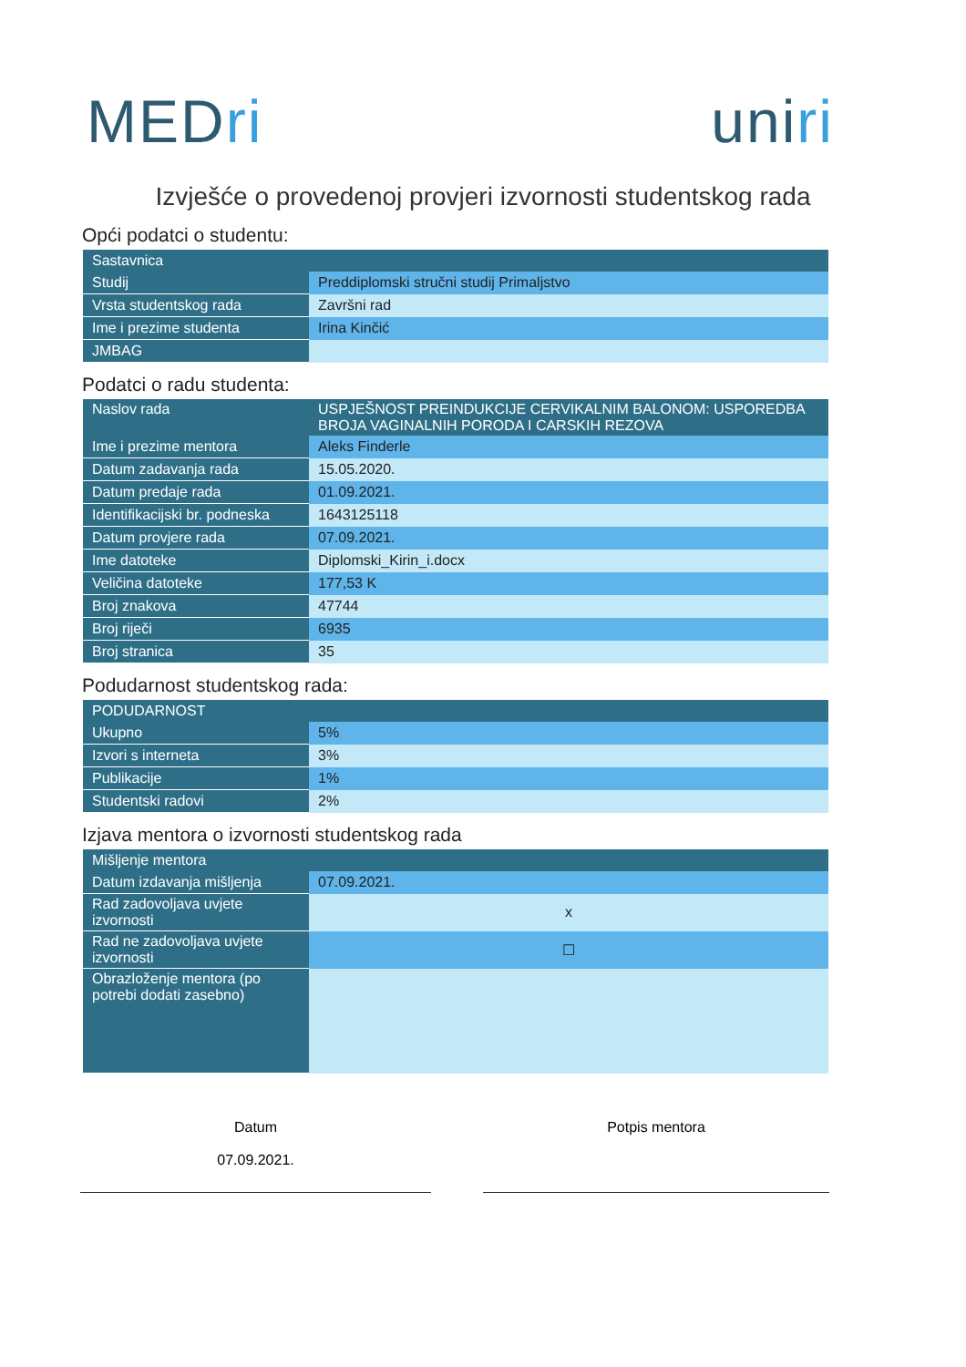MEDri uniri
Izvješće o provedenoj provjeri izvornosti studentskog rada
Opći podatci o studentu:
| Sastavnica | |
| --- | --- |
| Studij | Preddiplomski stručni studij Primaljstvo |
| Vrsta studentskog rada | Završni rad |
| Ime i prezime studenta | Irina Kinčić |
| JMBAG | |
Podatci o radu studenta:
| Naslov rada | USPJEŠNOST PREINDUKCIJE CERVIKALNIM BALONOM: USPOREDBA BROJA VAGINALNIH PORODA I CARSKIH REZOVA |
| --- | --- |
| Ime i prezime mentora | Aleks Finderle |
| Datum zadavanja rada | 15.05.2020. |
| Datum predaje rada | 01.09.2021. |
| Identifikacijski br. podneska | 1643125118 |
| Datum provjere rada | 07.09.2021. |
| Ime datoteke | Diplomski_Kirin_i.docx |
| Veličina datoteke | 177,53 K |
| Broj znakova | 47744 |
| Broj riječi | 6935 |
| Broj stranica | 35 |
Podudarnost studentskog rada:
| PODUDARNOST | |
| --- | --- |
| Ukupno | 5% |
| Izvori s interneta | 3% |
| Publikacije | 1% |
| Studentski radovi | 2% |
Izjava mentora o izvornosti studentskog rada
| Mišljenje mentora | |
| --- | --- |
| Datum izdavanja mišljenja | 07.09.2021. |
| Rad zadovoljava uvjete izvornosti | x |
| Rad ne zadovoljava uvjete izvornosti | ☐ |
| Obrazloženje mentora (po potrebi dodati zasebno) | |
Datum
07.09.2021.
Potpis mentora